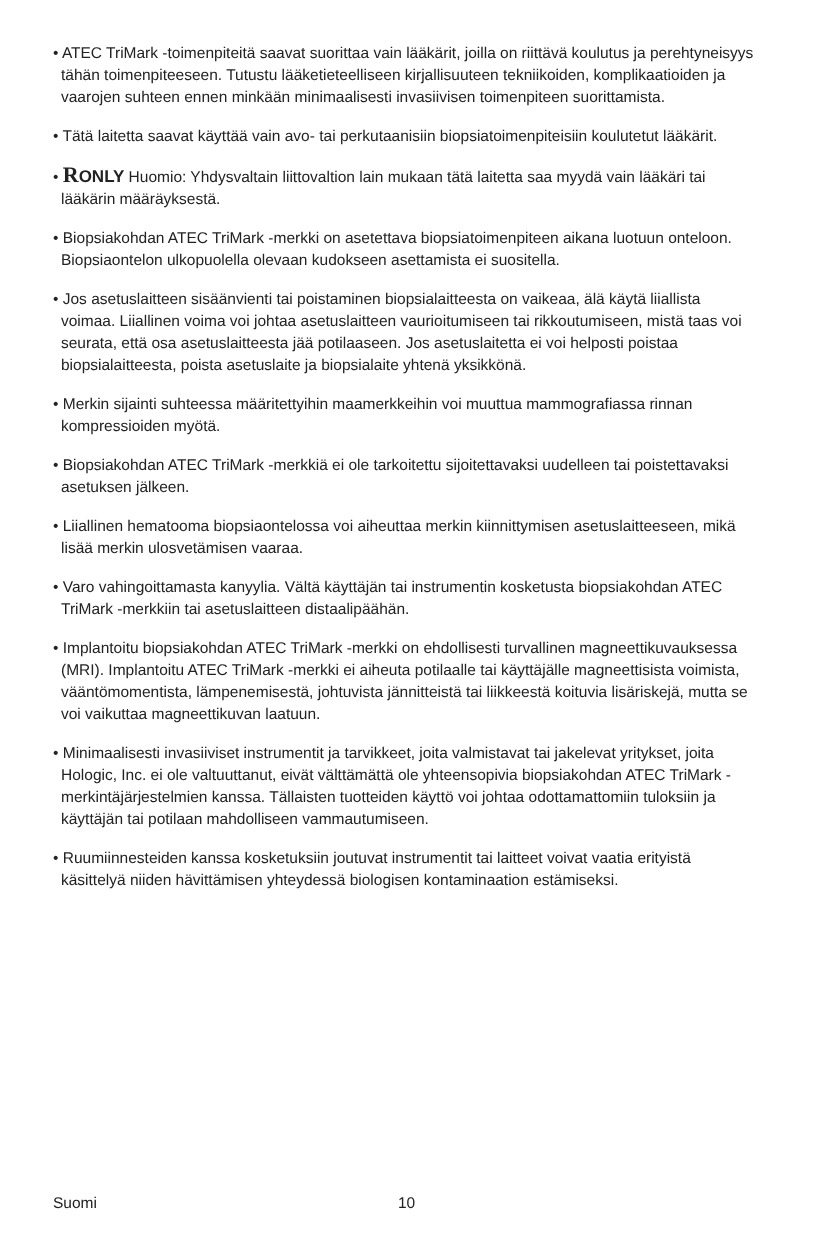• ATEC TriMark -toimenpiteitä saavat suorittaa vain lääkärit, joilla on riittävä koulutus ja perehtyneisyys tähän toimenpiteeseen. Tutustu lääketieteelliseen kirjallisuuteen tekniikoiden, komplikaatioiden ja vaarojen suhteen ennen minkään minimaalisesti invasiivisen toimenpiteen suorittamista.
• Tätä laitetta saavat käyttää vain avo- tai perkutaanisiin biopsiatoimenpiteisiin koulutetut lääkärit.
• RONLY Huomio: Yhdysvaltain liittovaltion lain mukaan tätä laitetta saa myydä vain lääkäri tai lääkärin määräyksestä.
• Biopsiakohdan ATEC TriMark -merkki on asetettava biopsiatoimenpiteen aikana luotuun onteloon. Biopsiaontelon ulkopuolella olevaan kudokseen asettamista ei suositella.
• Jos asetuslaitteen sisäänvienti tai poistaminen biopsialaitteesta on vaikeaa, älä käytä liiallista voimaa. Liiallinen voima voi johtaa asetuslaitteen vaurioitumiseen tai rikkoutumiseen, mistä taas voi seurata, että osa asetuslaitteesta jää potilaaseen. Jos asetuslaitetta ei voi helposti poistaa biopsialaitteesta, poista asetuslaite ja biopsialaite yhtenä yksikkönä.
• Merkin sijainti suhteessa määritettyihin maamerkkeihin voi muuttua mammografiassa rinnan kompressioiden myötä.
• Biopsiakohdan ATEC TriMark -merkkiä ei ole tarkoitettu sijoitettavaksi uudelleen tai poistettavaksi asetuksen jälkeen.
• Liiallinen hematooma biopsiaontelossa voi aiheuttaa merkin kiinnittymisen asetuslaitteeseen, mikä lisää merkin ulosvetämisen vaaraa.
• Varo vahingoittamasta kanyylia. Vältä käyttäjän tai instrumentin kosketusta biopsiakohdan ATEC TriMark -merkkiin tai asetuslaitteen distaalipäähän.
• Implantoitu biopsiakohdan ATEC TriMark -merkki on ehdollisesti turvallinen magneettikuvauksessa (MRI). Implantoitu ATEC TriMark -merkki ei aiheuta potilaalle tai käyttäjälle magneettisista voimista, vääntömomentista, lämpenemisestä, johtuvista jännitteistä tai liikkeestä koituvia lisäriskejä, mutta se voi vaikuttaa magneettikuvan laatuun.
• Minimaalisesti invasiiviset instrumentit ja tarvikkeet, joita valmistavat tai jakelevat yritykset, joita Hologic, Inc. ei ole valtuuttanut, eivät välttämättä ole yhteensopivia biopsiakohdan ATEC TriMark -merkintäjärjestelmien kanssa. Tällaisten tuotteiden käyttö voi johtaa odottamattomiin tuloksiin ja käyttäjän tai potilaan mahdolliseen vammautumiseen.
• Ruumiinnesteiden kanssa kosketuksiin joutuvat instrumentit tai laitteet voivat vaatia erityistä käsittelyä niiden hävittämisen yhteydessä biologisen kontaminaation estämiseksi.
Suomi 10